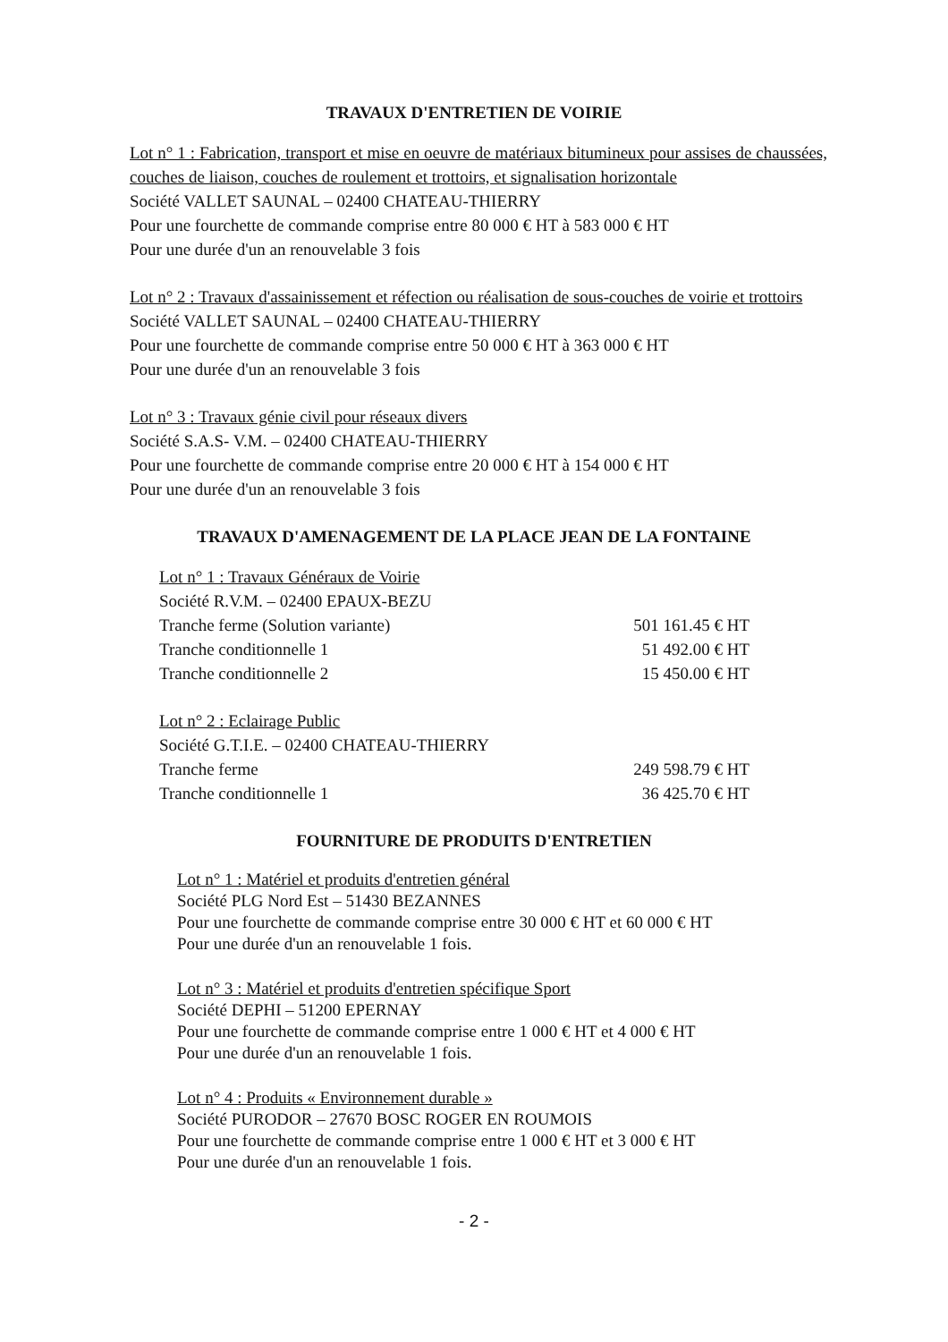TRAVAUX D'ENTRETIEN DE VOIRIE
Lot n° 1 : Fabrication, transport et mise en oeuvre de matériaux bitumineux pour assises de chaussées, couches de liaison, couches de roulement et trottoirs, et signalisation horizontale
Société VALLET SAUNAL – 02400 CHATEAU-THIERRY
Pour une fourchette de commande comprise entre 80 000 € HT à 583 000 € HT
Pour une durée d'un an renouvelable 3 fois
Lot n° 2 : Travaux d'assainissement et réfection ou réalisation de sous-couches de voirie et trottoirs
Société VALLET SAUNAL – 02400 CHATEAU-THIERRY
Pour une fourchette de commande comprise entre 50 000 € HT à 363 000 € HT
Pour une durée d'un an renouvelable 3 fois
Lot n° 3 : Travaux génie civil pour réseaux divers
Société S.A.S- V.M. – 02400 CHATEAU-THIERRY
Pour une fourchette de commande comprise entre 20 000 € HT à 154 000 € HT
Pour une durée d'un an renouvelable 3 fois
TRAVAUX D'AMENAGEMENT DE LA PLACE JEAN DE LA FONTAINE
Lot n° 1 : Travaux Généraux de Voirie
Société R.V.M. – 02400 EPAUX-BEZU
Tranche ferme (Solution variante) 501 161.45 € HT
Tranche conditionnelle 1 51 492.00 € HT
Tranche conditionnelle 2 15 450.00 € HT
Lot n° 2 : Eclairage Public
Société G.T.I.E. – 02400 CHATEAU-THIERRY
Tranche ferme 249 598.79 € HT
Tranche conditionnelle 1 36 425.70 € HT
FOURNITURE DE PRODUITS D'ENTRETIEN
Lot n° 1 : Matériel et produits d'entretien général
Société PLG Nord Est – 51430 BEZANNES
Pour une fourchette de commande comprise entre 30 000 € HT et 60 000 € HT
Pour une durée d'un an renouvelable 1 fois.
Lot n° 3 : Matériel et produits d'entretien spécifique Sport
Société DEPHI – 51200 EPERNAY
Pour une fourchette de commande comprise entre 1 000 € HT et 4 000 € HT
Pour une durée d'un an renouvelable 1 fois.
Lot n° 4 : Produits « Environnement durable »
Société PURODOR – 27670 BOSC ROGER EN ROUMOIS
Pour une fourchette de commande comprise entre 1 000 € HT et 3 000 € HT
Pour une durée d'un an renouvelable 1 fois.
- 2 -